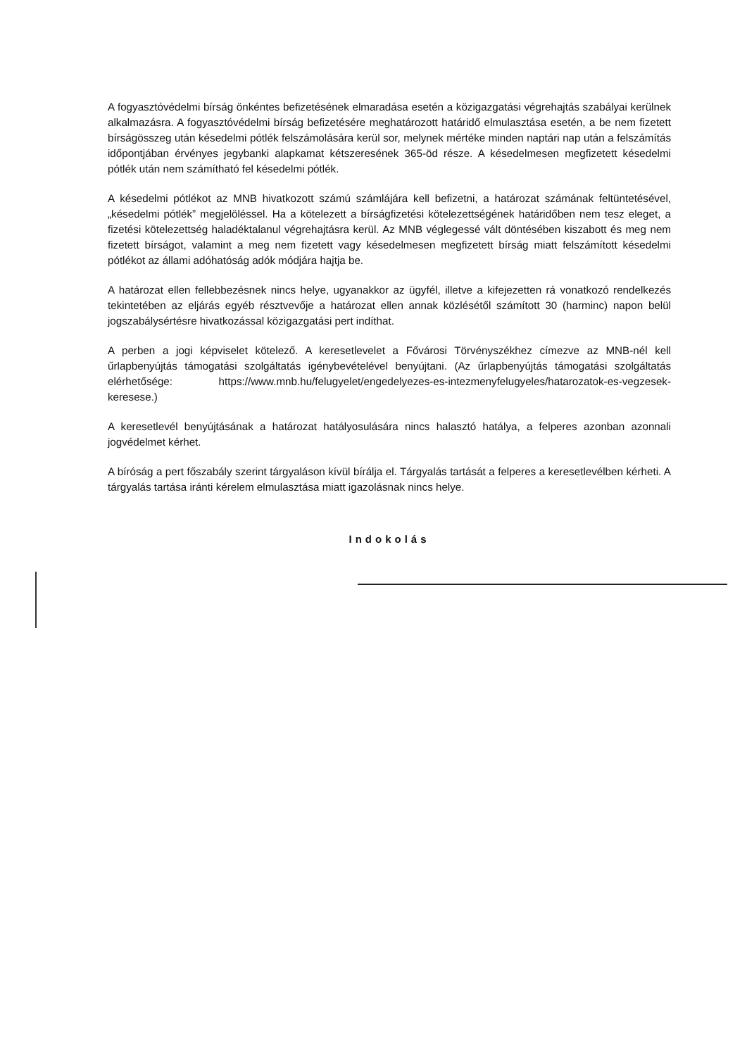A fogyasztóvédelmi bírság önkéntes befizetésének elmaradása esetén a közigazgatási végrehajtás szabályai kerülnek alkalmazásra. A fogyasztóvédelmi bírság befizetésére meghatározott határidő elmulasztása esetén, a be nem fizetett bírságösszeg után késedelmi pótlék felszámolására kerül sor, melynek mértéke minden naptári nap után a felszámítás időpontjában érvényes jegybanki alapkamat kétszeresének 365-öd része. A késedelmesen megfizetett késedelmi pótlék után nem számítható fel késedelmi pótlék.
A késedelmi pótlékot az MNB hivatkozott számú számlájára kell befizetni, a határozat számának feltüntetésével, „késedelmi pótlék” megjelöléssel. Ha a kötelezett a bírságfizetési kötelezettségének határidőben nem tesz eleget, a fizetési kötelezettség haladéktalanul végrehajtásra kerül. Az MNB véglegessé vált döntésében kiszabott és meg nem fizetett bírságot, valamint a meg nem fizetett vagy késedelmesen megfizetett bírság miatt felszámított késedelmi pótlékot az állami adóhatóság adók módjára hajtja be.
A határozat ellen fellebbezésnek nincs helye, ugyanakkor az ügyfél, illetve a kifejezetten rá vonatkozó rendelkezés tekintetében az eljárás egyéb résztvevője a határozat ellen annak közlésétől számított 30 (harminc) napon belül jogszabálysértésre hivatkozással közigazgatási pert indíthat.
A perben a jogi képviselet kötelező. A keresetlevelet a Fővárosi Törvényszékhez címezve az MNB-nél kell űrlapbenyújtás támogatási szolgáltatás igénybevételével benyújtani. (Az űrlapbenyújtás támogatási szolgáltatás elérhetősége: https://www.mnb.hu/felugyelet/engedelyezes-es-intezmenyfelugyeles/hatarozatok-es-vegzesek-keresese.)
A keresetlevél benyújtásának a határozat hatályosulására nincs halasztó hatálya, a felperes azonban azonnali jogvédelmet kérhet.
A bíróság a pert főszabály szerint tárgyaláson kívül bírálja el. Tárgyalás tartását a felperes a keresetlevélben kérheti. A tárgyalás tartása iránti kérelem elmulasztása miatt igazolásnak nincs helye.
Indokolás